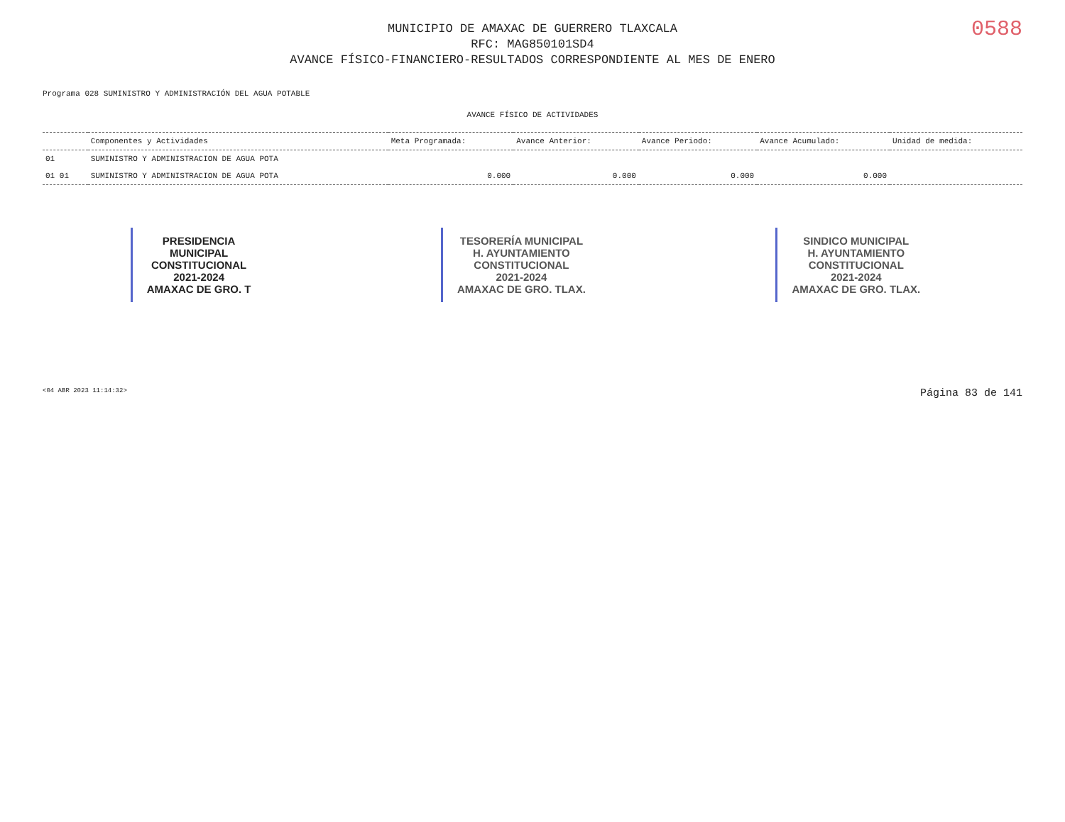0588
MUNICIPIO DE AMAXAC DE GUERRERO TLAXCALA
RFC: MAG850101SD4
AVANCE FÍSICO-FINANCIERO-RESULTADOS CORRESPONDIENTE AL MES DE ENERO
Programa 028 SUMINISTRO Y ADMINISTRACIÓN DEL AGUA POTABLE
AVANCE FÍSICO DE ACTIVIDADES
| | Componentes y Actividades | Meta Programada: | Avance Anterior: | Avance Periodo: | Avance Acumulado: | Unidad de medida: |
| --- | --- | --- | --- | --- | --- | --- |
| 01 | SUMINISTRO Y ADMINISTRACION DE AGUA POTA | | | | | |
| 01 01 | SUMINISTRO Y ADMINISTRACION DE AGUA POTA | 0.000 | 0.000 | 0.000 | 0.000 | |
PRESIDENCIA
MUNICIPAL
CONSTITUCIONAL
2021-2024
AMAXAC DE GRO. T
TESORERÍA MUNICIPAL
H. AYUNTAMIENTO
CONSTITUCIONAL
2021-2024
AMAXAC DE GRO. TLAX.
SINDICO MUNICIPAL
H. AYUNTAMIENTO
CONSTITUCIONAL
2021-2024
AMAXAC DE GRO. TLAX.
<04 ABR 2023 11:14:32> Página 83 de 141